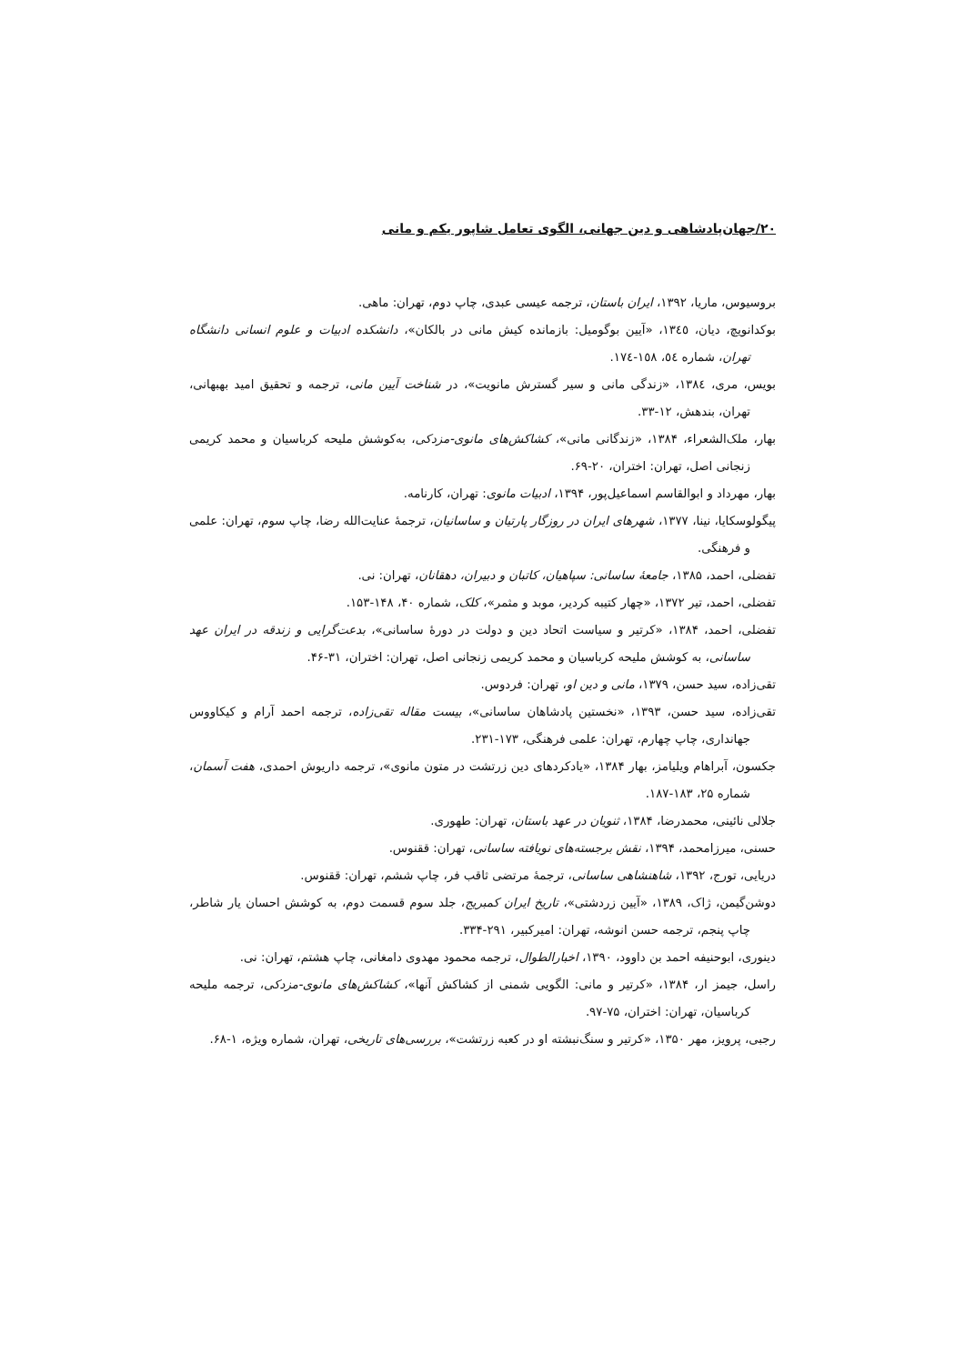۲۰/جهان‌پادشاهی و دین جهانی، الگوی تعامل شاپور یکم و مانی
بروسیوس، ماریا، ۱۳۹۲، ایران باستان، ترجمه عیسی عبدی، چاپ دوم، تهران: ماهی.
بوکدانویچ، دیان، ۱۳٤٥، «آیین بوگومیل: بازمانده کیش مانی در بالکان»، دانشکده ادبیات و علوم انسانی دانشگاه تهران، شماره ٥٤، ۱٥۸-۱۷٤.
بویس، مری، ۱۳۸٤، «زندگی مانی و سیر گسترش مانویت»، در شناخت آیین مانی، ترجمه و تحقیق امید بهبهانی، تهران، بندهش، ۱۲-۳۳.
بهار، ملک‌الشعراء، ۱۳۸۴، «زندگانی مانی»، کشاکش‌های مانوی-مزدکی، به‌کوشش ملیحه کرباسیان و محمد کریمی زنجانی اصل، تهران: اختران، ۲۰-۶۹.
بهار، مهرداد و ابوالقاسم اسماعیل‌پور، ۱۳۹۴، ادبیات مانوی: تهران، کارنامه.
پیگولوسکایا، نینا، ۱۳۷۷، شهرهای ایران در روزگار پارتیان و ساسانیان، ترجمهٔ عنایت‌الله رضا، چاپ سوم، تهران: علمی و فرهنگی.
تفضلی، احمد، ۱۳۸۵، جامعهٔ ساسانی: سپاهیان، کاتبان و دبیران، دهقانان، تهران: نی.
تفضلی، احمد، تیر ۱۳۷۲، «چهار کتیبه کردیر، موبد و مثمر»، کلک، شماره ۴۰، ۱۴۸-۱۵۳.
تفضلی، احمد، ۱۳۸۴، «کرتیر و سیاست اتحاد دین و دولت در دورهٔ ساسانی»، بدعت‌گرایی و زندقه در ایران عهد ساسانی، به کوشش ملیحه کرباسیان و محمد کریمی زنجانی اصل، تهران: اختران، ۳۱-۴۶.
تقی‌زاده، سید حسن، ۱۳۷۹، مانی و دین او، تهران: فردوس.
تقی‌زاده، سید حسن، ۱۳۹۳، «نخستین پادشاهان ساسانی»، بیست مقاله تقی‌زاده، ترجمه احمد آرام و کیکاووس جهانداری، چاپ چهارم، تهران: علمی فرهنگی، ۱۷۳-۲۳۱.
جکسون، آبراهام ویلیامز، بهار ۱۳۸۴، «یادکردهای دین زرتشت در متون مانوی»، ترجمه داریوش احمدی، هفت آسمان، شماره ۲۵، ۱۸۳-۱۸۷.
جلالی نائینی، محمدرضا، ۱۳۸۴، ثنویان در عهد باستان، تهران: طهوری.
حسنی، میرزامحمد، ۱۳۹۴، نقش برجسته‌های نویافته ساسانی، تهران: ققنوس.
دریایی، تورج، ۱۳۹۲، شاهنشاهی ساسانی، ترجمهٔ مرتضی ثاقب فر، چاپ ششم، تهران: ققنوس.
دوشن‌گیمن، ژاک، ۱۳۸۹، «آیین زردشتی»، تاریخ ایران کمبریج، جلد سوم قسمت دوم، به کوشش احسان یار شاطر، چاپ پنجم، ترجمه حسن انوشه، تهران: امیرکبیر، ۲۹۱-۳۳۴.
دینوری، ابوحنیفه احمد بن داوود، ۱۳۹۰، اخبارالطوال، ترجمه محمود مهدوی دامغانی، چاپ هشتم، تهران: نی.
راسل، جیمز ار، ۱۳۸۴، «کرتیر و مانی: الگویی شمنی از کشاکش آنها»، کشاکش‌های مانوی-مزدکی، ترجمه ملیحه کرباسیان، تهران: اختران، ۷۵-۹۷.
رجبی، پرویز، مهر ۱۳۵۰، «کرتیر و سنگ‌نبشته او در کعبه زرتشت»، بررسی‌های تاریخی، تهران، شماره ویژه، ۱-۶۸.